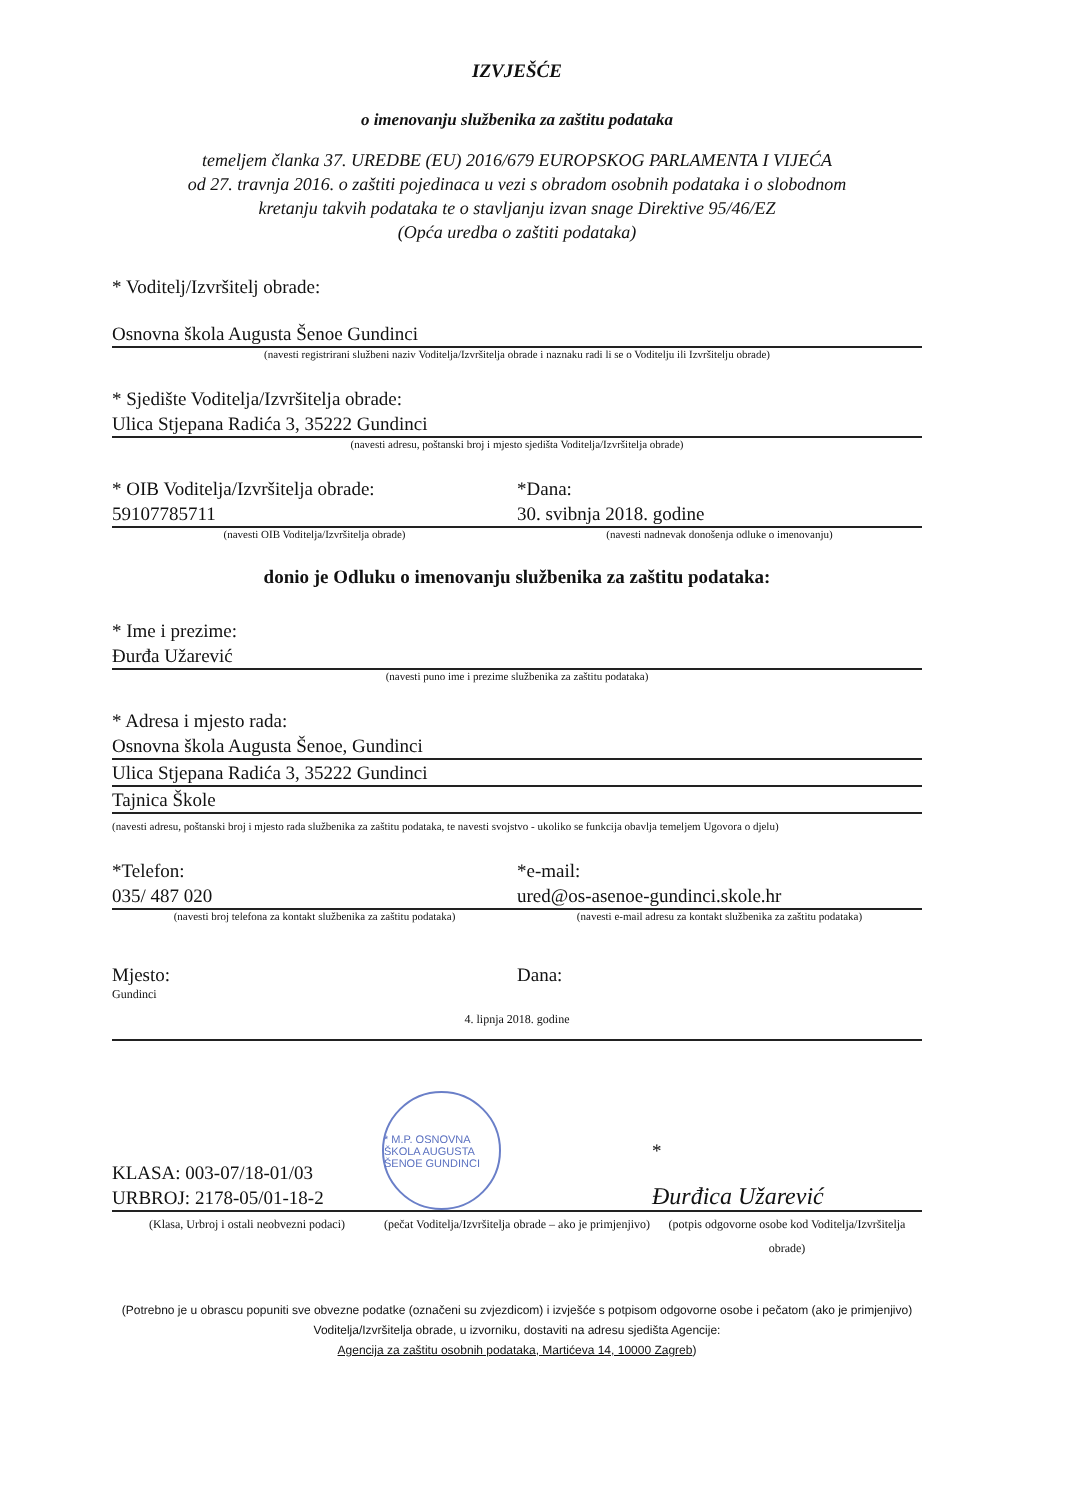IZVJEŠĆE
o imenovanju službenika za zaštitu podataka
temeljem članka 37. UREDBE (EU) 2016/679 EUROPSKOG PARLAMENTA I VIJEĆA
od 27. travnja 2016. o zaštiti pojedinaca u vezi s obradom osobnih podataka i o slobodnom
kretanju takvih podataka te o stavljanju izvan snage Direktive 95/46/EZ
(Opća uredba o zaštiti podataka)
* Voditelj/Izvršitelj obrade:
Osnovna škola Augusta Šenoe Gundinci
(navesti registrirani službeni naziv Voditelja/Izvršitelja obrade i naznaku radi li se o Voditelju ili Izvršitelju obrade)
* Sjedište Voditelja/Izvršitelja obrade:
Ulica Stjepana Radića 3, 35222 Gundinci
(navesti adresu, poštanski broj i mjesto sjedišta Voditelja/Izvršitelja obrade)
* OIB Voditelja/Izvršitelja obrade:
59107785711
*Dana:
30. svibnja 2018. godine
(navesti OIB Voditelja/Izvršitelja obrade)
(navesti nadnevak donošenja odluke o imenovanju)
donio je Odluku o imenovanju službenika za zaštitu podataka:
* Ime i prezime:
Đurđa Užarević
(navesti puno ime i prezime službenika za zaštitu podataka)
* Adresa i mjesto rada:
Osnovna škola Augusta Šenoe, Gundinci
Ulica Stjepana Radića 3, 35222 Gundinci
Tajnica Škole
(navesti adresu, poštanski broj i mjesto rada službenika za zaštitu podataka, te navesti svojstvo - ukoliko se funkcija obavlja temeljem Ugovora o djelu)
*Telefon:
035/ 487 020
*e-mail:
ured@os-asenoe-gundinci.skole.hr
(navesti broj telefona za kontakt službenika za zaštitu podataka)
(navesti e-mail adresu za kontakt službenika za zaštitu podataka)
Mjesto:
Gundinci
Dana:
4. lipnja 2018. godine
KLASA: 003-07/18-01/03
URBROJ: 2178-05/01-18-2
* M.P. OSNOVNA ŠKOLA AUGUSTA ŠENOE GUNDINCI
*
Đurđica Užarević
(Klasa, Urbroj i ostali neobvezni podaci)
(pečat Voditelja/Izvršitelja obrade – ako je primjenjivo)
(potpis odgovorne osobe kod Voditelja/Izvršitelja obrade)
(Potrebno je u obrascu popuniti sve obvezne podatke (označeni su zvjezdicom) i izvješće s potpisom odgovorne osobe i pečatom (ako je primjenjivo) Voditelja/Izvršitelja obrade, u izvorniku, dostaviti na adresu sjedišta Agencije:
Agencija za zaštitu osobnih podataka, Martićeva 14, 10000 Zagreb)